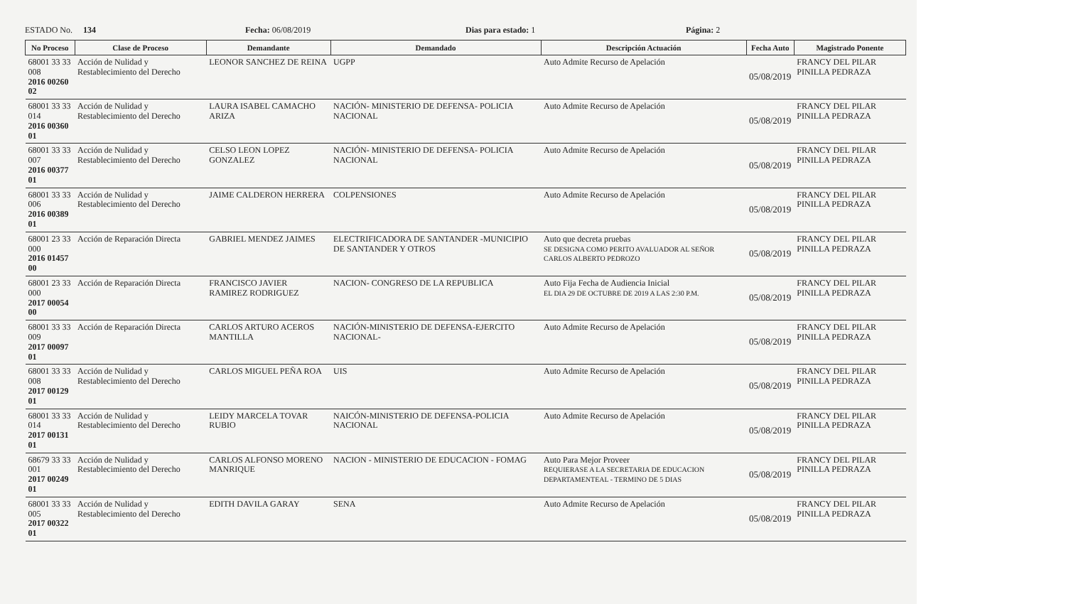ESTADO No. 134 Fecha: 06/08/2019 Dias para estado: 1 Página: 2
| No Proceso | Clase de Proceso | Demandante | Demandado | Descripción Actuación | Fecha Auto | Magistrado Ponente |
| --- | --- | --- | --- | --- | --- | --- |
| 68001 33 33 008 2016 00260 02 | Acción de Nulidad y Restablecimiento del Derecho | LEONOR SANCHEZ DE REINA | UGPP | Auto Admite Recurso de Apelación | 05/08/2019 | FRANCY DEL PILAR PINILLA PEDRAZA |
| 68001 33 33 014 2016 00360 01 | Acción de Nulidad y Restablecimiento del Derecho | LAURA ISABEL CAMACHO ARIZA | NACIÓN- MINISTERIO DE DEFENSA- POLICIA NACIONAL | Auto Admite Recurso de Apelación | 05/08/2019 | FRANCY DEL PILAR PINILLA PEDRAZA |
| 68001 33 33 007 2016 00377 01 | Acción de Nulidad y Restablecimiento del Derecho | CELSO LEON LOPEZ GONZALEZ | NACIÓN- MINISTERIO DE DEFENSA- POLICIA NACIONAL | Auto Admite Recurso de Apelación | 05/08/2019 | FRANCY DEL PILAR PINILLA PEDRAZA |
| 68001 33 33 006 2016 00389 01 | Acción de Nulidad y Restablecimiento del Derecho | JAIME CALDERON HERRERA | COLPENSIONES | Auto Admite Recurso de Apelación | 05/08/2019 | FRANCY DEL PILAR PINILLA PEDRAZA |
| 68001 23 33 000 2016 01457 00 | Acción de Reparación Directa | GABRIEL MENDEZ JAIMES | ELECTRIFICADORA DE SANTANDER -MUNICIPIO DE SANTANDER Y OTROS | Auto que decreta pruebas SE DESIGNA COMO PERITO AVALUADOR AL SEÑOR CARLOS ALBERTO PEDROZO | 05/08/2019 | FRANCY DEL PILAR PINILLA PEDRAZA |
| 68001 23 33 000 2017 00054 00 | Acción de Reparación Directa | FRANCISCO JAVIER RAMIREZ RODRIGUEZ | NACION- CONGRESO DE LA REPUBLICA | Auto Fija Fecha de Audiencia Inicial EL DIA 29 DE OCTUBRE DE 2019 A LAS 2:30 P.M. | 05/08/2019 | FRANCY DEL PILAR PINILLA PEDRAZA |
| 68001 33 33 009 2017 00097 01 | Acción de Reparación Directa | CARLOS ARTURO ACEROS MANTILLA | NACIÓN-MINISTERIO DE DEFENSA-EJERCITO NACIONAL- | Auto Admite Recurso de Apelación | 05/08/2019 | FRANCY DEL PILAR PINILLA PEDRAZA |
| 68001 33 33 008 2017 00129 01 | Acción de Nulidad y Restablecimiento del Derecho | CARLOS MIGUEL PEÑA ROA | UIS | Auto Admite Recurso de Apelación | 05/08/2019 | FRANCY DEL PILAR PINILLA PEDRAZA |
| 68001 33 33 014 2017 00131 01 | Acción de Nulidad y Restablecimiento del Derecho | LEIDY MARCELA TOVAR RUBIO | NAICÓN-MINISTERIO DE DEFENSA-POLICIA NACIONAL | Auto Admite Recurso de Apelación | 05/08/2019 | FRANCY DEL PILAR PINILLA PEDRAZA |
| 68679 33 33 001 2017 00249 01 | Acción de Nulidad y Restablecimiento del Derecho | CARLOS ALFONSO MORENO MANRIQUE | NACION - MINISTERIO DE EDUCACION - FOMAG | Auto Para Mejor Proveer REQUIERASE A LA SECRETARIA DE EDUCACION DEPARTAMENTEAL - TERMINO DE 5 DIAS | 05/08/2019 | FRANCY DEL PILAR PINILLA PEDRAZA |
| 68001 33 33 005 2017 00322 01 | Acción de Nulidad y Restablecimiento del Derecho | EDITH DAVILA GARAY | SENA | Auto Admite Recurso de Apelación | 05/08/2019 | FRANCY DEL PILAR PINILLA PEDRAZA |